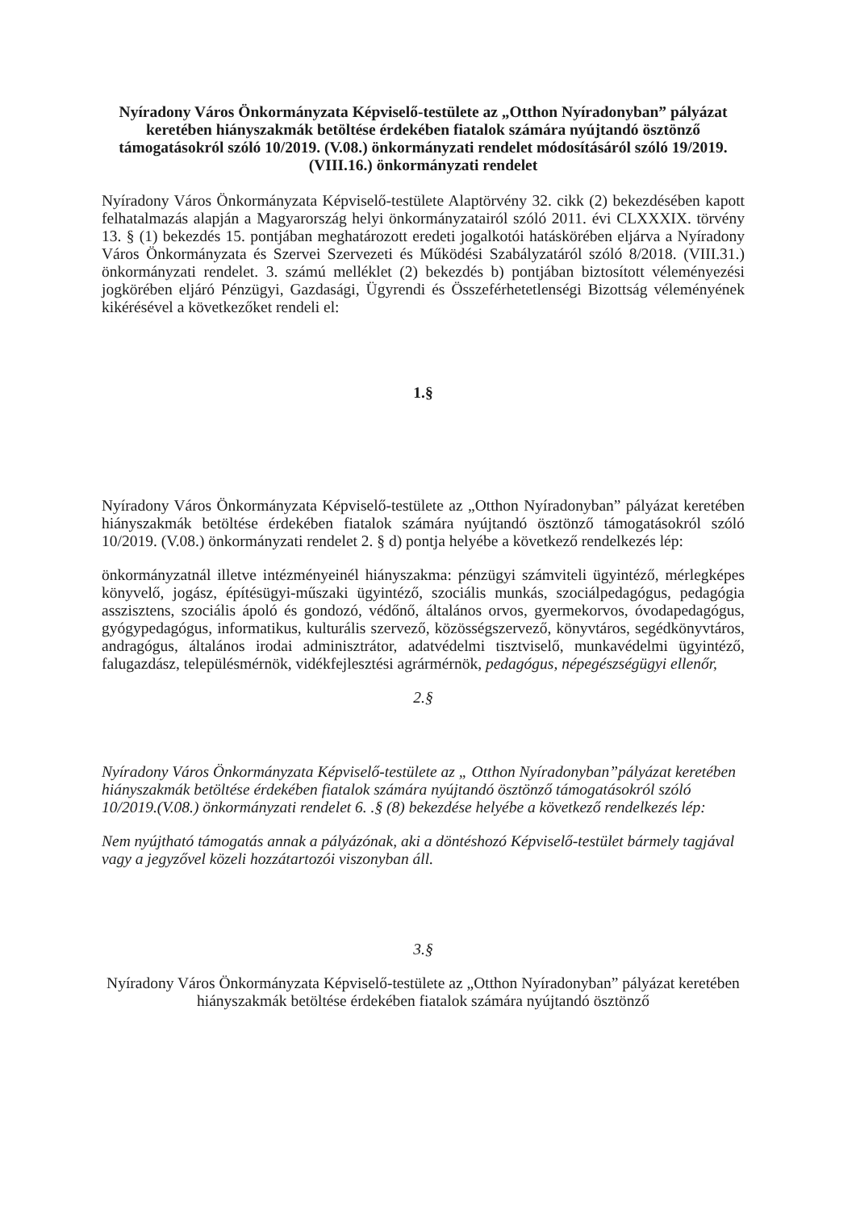Nyíradony Város Önkormányzata Képviselő-testülete az „Otthon Nyíradonyban” pályázat keretében hiányszakmák betöltése érdekében fiatalok számára nyújtandó ösztönző támogatásokról szóló 10/2019. (V.08.) önkormányzati rendelet módosításáról szóló 19/2019. (VIII.16.) önkormányzati rendelet
Nyíradony Város Önkormányzata Képviselő-testülete Alaptörvény 32. cikk (2) bekezdésében kapott felhatalmazás alapján a Magyarország helyi önkormányzatairól szóló 2011. évi CLXXXIX. törvény 13. § (1) bekezdés 15. pontjában meghatározott eredeti jogalkotói hatáskörében eljárva a Nyíradony Város Önkormányzata és Szervei Szervezeti és Működési Szabályzatáról szóló 8/2018. (VIII.31.) önkormányzati rendelet. 3. számú melléklet (2) bekezdés b) pontjában biztosított véleményezési jogkörében eljáró Pénzügyi, Gazdasági, Ügyrendi és Összeférhetetlenségi Bizottság véleményének kikérésével a következőket rendeli el:
1.§
Nyíradony Város Önkormányzata Képviselő-testülete az „Otthon Nyíradonyban” pályázat keretében hiányszakmák betöltése érdekében fiatalok számára nyújtandó ösztönző támogatásokról szóló 10/2019. (V.08.) önkormányzati rendelet 2. § d) pontja helyébe a következő rendelkezés lép:
önkormányzatnál illetve intézményeinél hiányszakma: pénzügyi számviteli ügyintéző, mérlegképes könyvelő, jogász, építésügyi-műszaki ügyintéző, szociális munkás, szociálpedagógus, pedagógia asszisztens, szociális ápoló és gondozó, védőnő, általános orvos, gyermekorvos, óvodapedagógus, gyógypedagógus, informatikus, kulturális szervező, közösségszervező, könyvtáros, segédkönyvtáros, andragógus, általános irodai adminisztrátor, adatvédelmi tisztviselő, munkavédelmi ügyintéző, falugazdász, településmérnök, vidékfejlesztési agrármérnök, pedagógus, népegészségügyi ellenőr,
2.§
Nyíradony Város Önkormányzata Képviselő-testülete az „ Otthon Nyíradonyban”pályázat keretében hiányszakmák betöltése érdekében fiatalok számára nyújtandó ösztönző támogatásokról szóló 10/2019.(V.08.) önkormányzati rendelet 6. .§ (8) bekezdése helyébe a következő rendelkezés lép:
Nem nyújtható támogatás annak a pályázónak, aki a döntéshozó Képviselő-testület bármely tagjával vagy a jegyzővel közeli hozzátartozói viszonyban áll.
3.§
Nyíradony Város Önkormányzata Képviselő-testülete az „Otthon Nyíradonyban” pályázat keretében hiányszakmák betöltése érdekében fiatalok számára nyújtandó ösztönző